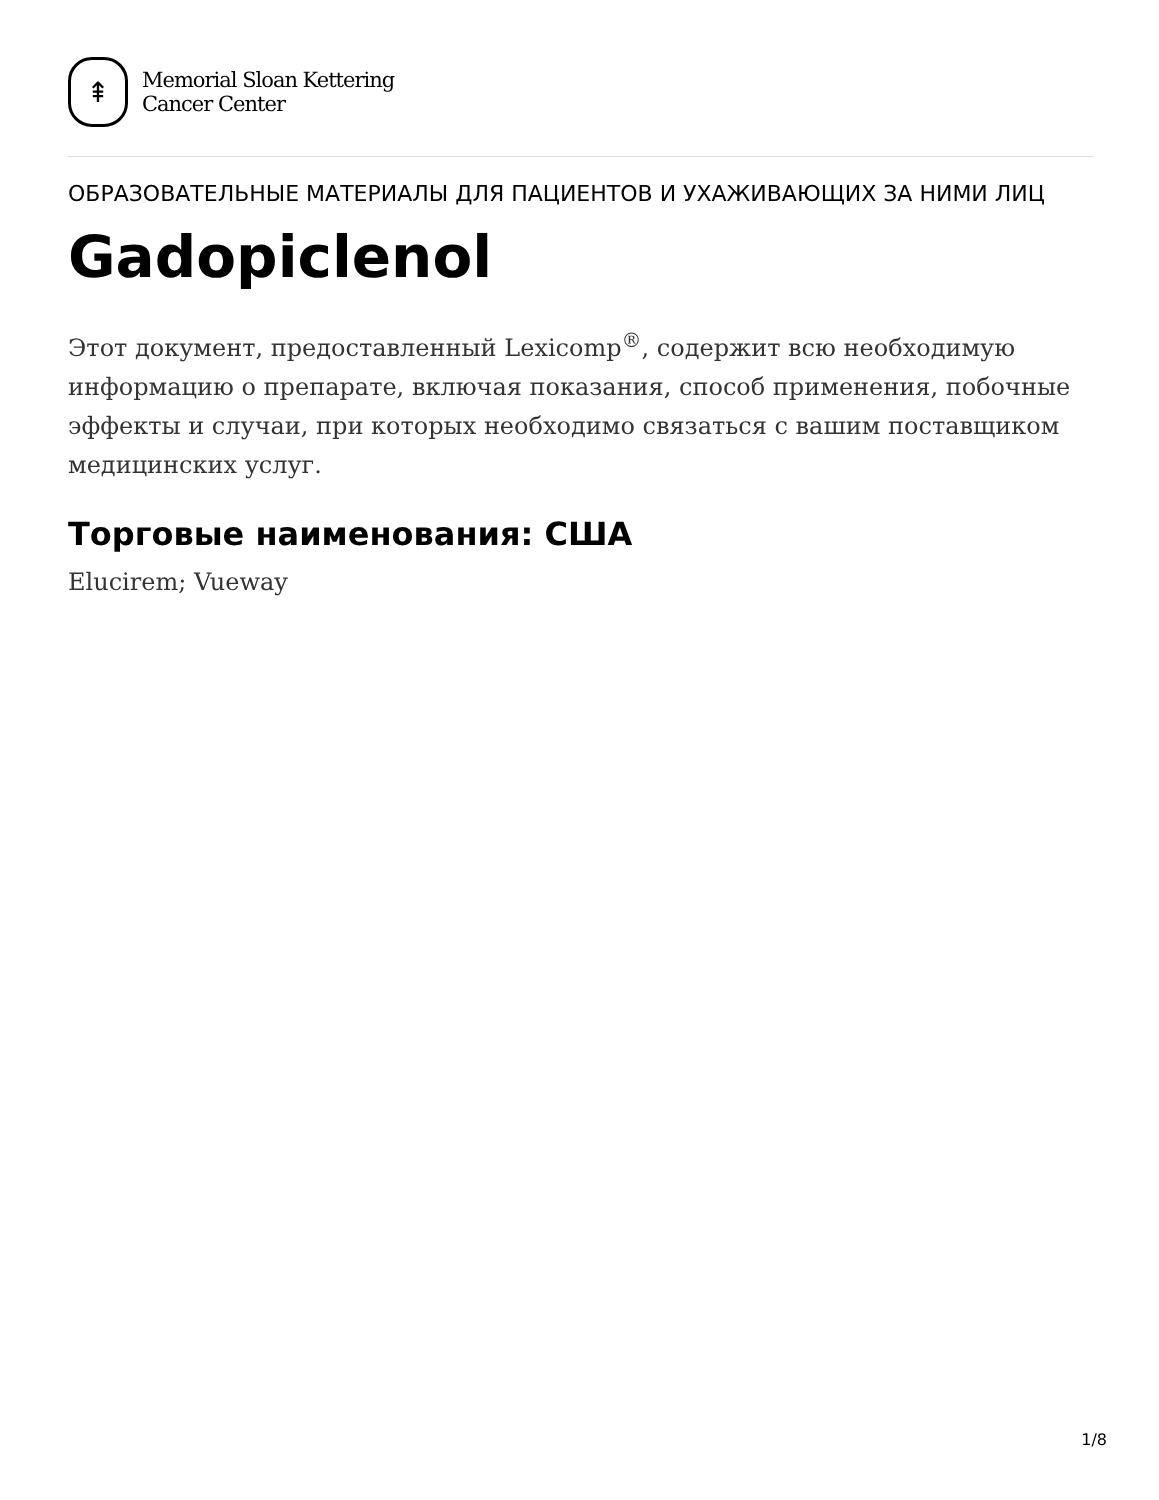⇞
Memorial Sloan Kettering
Cancer Center
ОБРАЗОВАТЕЛЬНЫЕ МАТЕРИАЛЫ ДЛЯ ПАЦИЕНТОВ И УХАЖИВАЮЩИХ ЗА НИМИ ЛИЦ
Gadopiclenol
Этот документ, предоставленный Lexicomp<sup>®</sup>, содержит всю необходимую информацию о препарате, включая показания, способ применения, побочные эффекты и случаи, при которых необходимо связаться с вашим поставщиком медицинских услуг.
Торговые наименования: США
Elucirem; Vueway
1/8